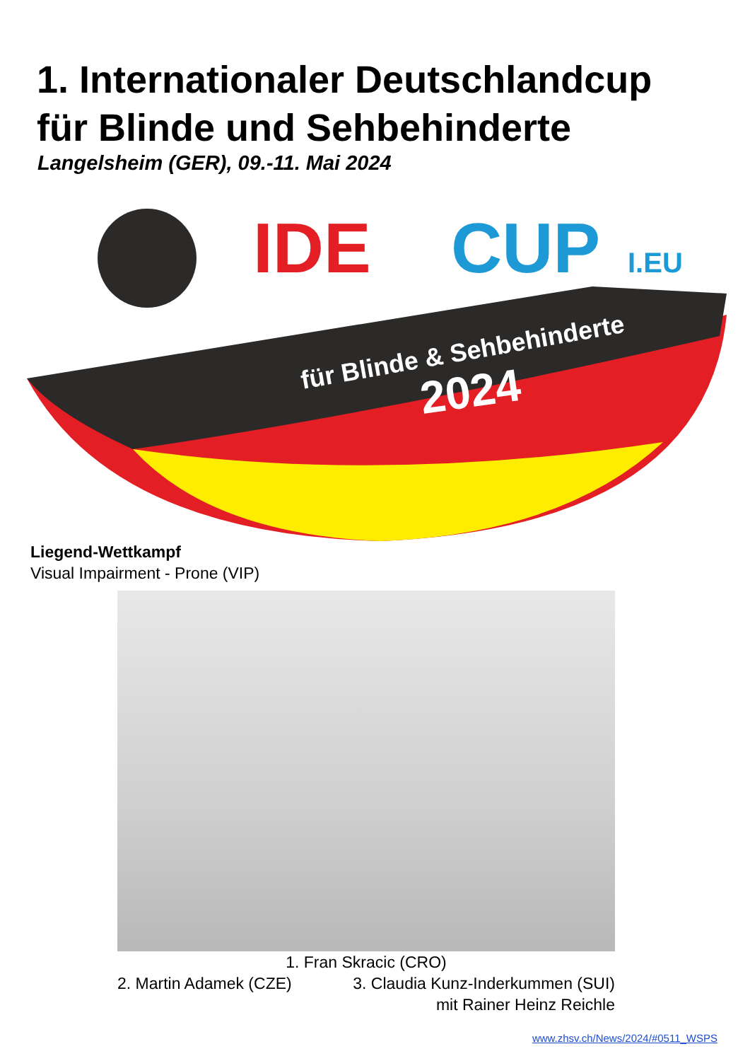1. Internationaler Deutschlandcup
für Blinde und Sehbehinderte
Langelsheim (GER), 09.-11. Mai 2024
IDE
CUP
I.EU
für Blinde & Sehbehinderte
2024
Liegend-Wettkampf
Visual Impairment - Prone (VIP)
1. Fran Skracic (CRO)
2. Martin Adamek (CZE) 3. Claudia Kunz-Inderkummen (SUI)
mit Rainer Heinz Reichle
www.zhsv.ch/News/2024/#0511_WSPS